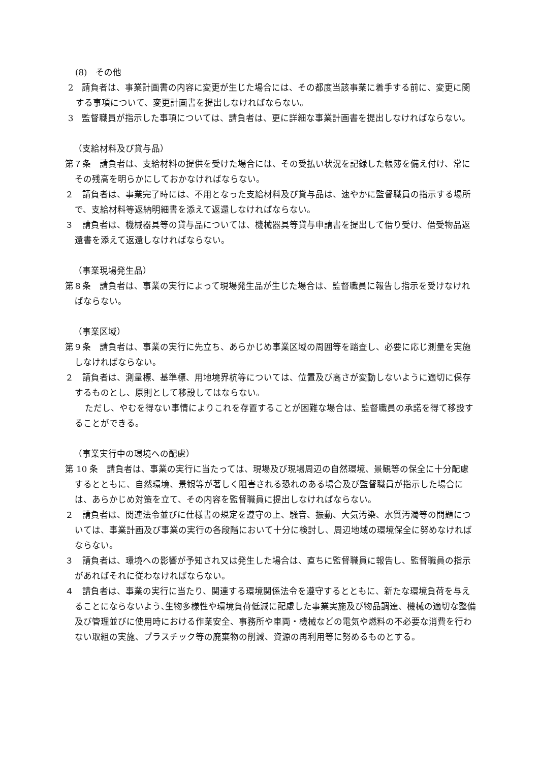(8)　その他
2　請負者は、事業計画書の内容に変更が生じた場合には、その都度当該事業に着手する前に、変更に関する事項について、変更計画書を提出しなければならない。
3　監督職員が指示した事項については、請負者は、更に詳細な事業計画書を提出しなければならない。
（支給材料及び貸与品）
第７条　請負者は、支給材料の提供を受けた場合には、その受払い状況を記録した帳簿を備え付け、常にその残高を明らかにしておかなければならない。
２　請負者は、事業完了時には、不用となった支給材料及び貸与品は、速やかに監督職員の指示する場所で、支給材料等返納明細書を添えて返還しなければならない。
３　請負者は、機械器具等の貸与品については、機械器具等貸与申請書を提出して借り受け、借受物品返還書を添えて返還しなければならない。
（事業現場発生品）
第８条　請負者は、事業の実行によって現場発生品が生じた場合は、監督職員に報告し指示を受けなければならない。
（事業区域）
第９条　請負者は、事業の実行に先立ち、あらかじめ事業区域の周囲等を踏査し、必要に応じ測量を実施しなければならない。
２　請負者は、測量標、基準標、用地境界杭等については、位置及び高さが変動しないように適切に保存するものとし、原則として移設してはならない。
ただし、やむを得ない事情によりこれを存置することが困難な場合は、監督職員の承諾を得て移設することができる。
（事業実行中の環境への配慮）
第 10 条　請負者は、事業の実行に当たっては、現場及び現場周辺の自然環境、景観等の保全に十分配慮するとともに、自然環境、景観等が著しく阻害される恐れのある場合及び監督職員が指示した場合には、あらかじめ対策を立て、その内容を監督職員に提出しなければならない。
２　請負者は、関連法令並びに仕様書の規定を遵守の上、騒音、振動、大気汚染、水質汚濁等の問題については、事業計画及び事業の実行の各段階において十分に検討し、周辺地域の環境保全に努めなければならない。
３　請負者は、環境への影響が予知され又は発生した場合は、直ちに監督職員に報告し、監督職員の指示があればそれに従わなければならない。
４　請負者は、事業の実行に当たり、関連する環境関係法令を遵守するとともに、新たな環境負荷を与えることにならないよう､生物多様性や環境負荷低減に配慮した事業実施及び物品調達、機械の適切な整備及び管理並びに使用時における作業安全、事務所や車両・機械などの電気や燃料の不必要な消費を行わない取組の実施、プラスチック等の廃棄物の削減、資源の再利用等に努めるものとする。